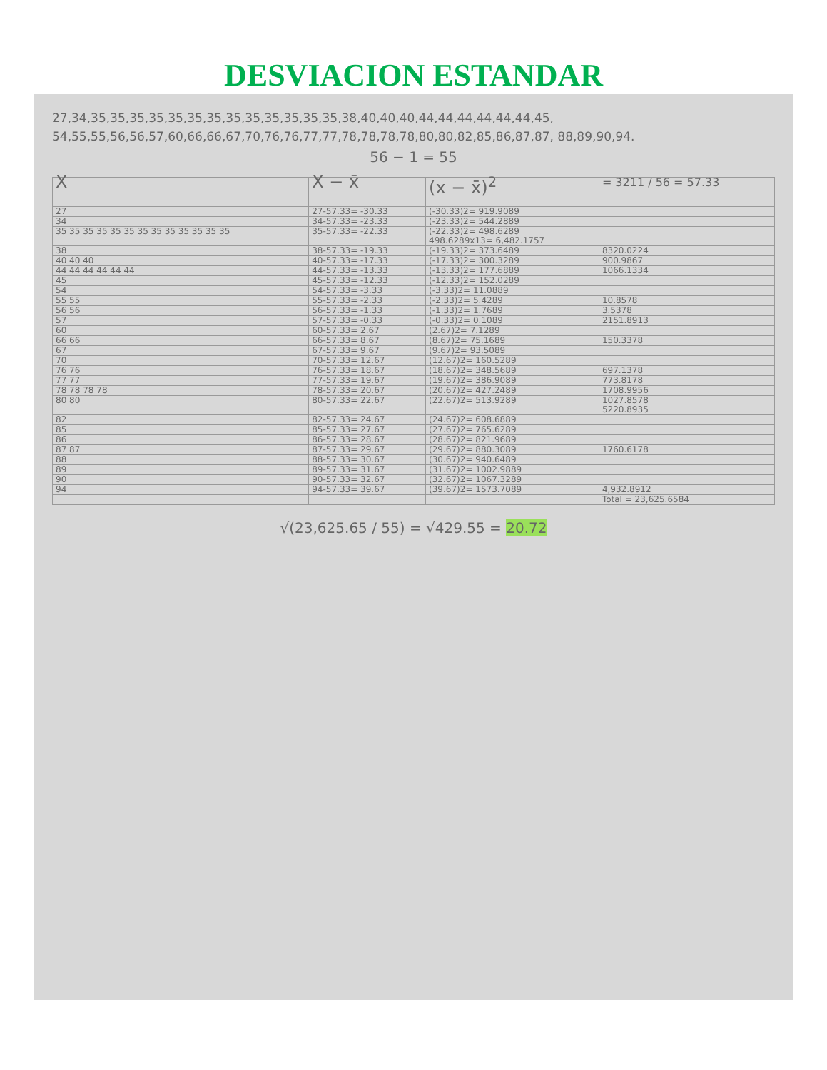DESVIACION ESTANDAR
27,34,35,35,35,35,35,35,35,35,35,35,35,35,35,38,40,40,40,44,44,44,44,44,44,45, 54,55,55,56,56,57,60,66,66,67,70,76,76,77,77,78,78,78,78,80,80,82,85,86,87,87, 88,89,90,94.
56 − 1 = 55
| X | X − x̄ | (x − x̄)<sup>2</sup> | = 3211 / 56 = 57.33 |
| --- | --- | --- | --- |
| 27 | 27-57.33= -30.33 | (-30.33)2= 919.9089 | |
| 34 | 34-57.33= -23.33 | (-23.33)2= 544.2889 | |
| 35 35 35 35 35 35 35 35 35 35 35 35 35 | 35-57.33= -22.33 | (-22.33)2= 498.6289 498.6289x13= 6,482.1757 | |
| 38 | 38-57.33= -19.33 | (-19.33)2= 373.6489 | 8320.0224 |
| 40 40 40 | 40-57.33= -17.33 | (-17.33)2= 300.3289 | 900.9867 |
| 44 44 44 44 44 44 | 44-57.33= -13.33 | (-13.33)2= 177.6889 | 1066.1334 |
| 45 | 45-57.33= -12.33 | (-12.33)2= 152.0289 | |
| 54 | 54-57.33= -3.33 | (-3.33)2= 11.0889 | |
| 55 55 | 55-57.33= -2.33 | (-2.33)2= 5.4289 | 10.8578 |
| 56 56 | 56-57.33= -1.33 | (-1.33)2= 1.7689 | 3.5378 |
| 57 | 57-57.33= -0.33 | (-0.33)2= 0.1089 | 2151.8913 |
| 60 | 60-57.33= 2.67 | (2.67)2= 7.1289 | |
| 66 66 | 66-57.33= 8.67 | (8.67)2= 75.1689 | 150.3378 |
| 67 | 67-57.33= 9.67 | (9.67)2= 93.5089 | |
| 70 | 70-57.33= 12.67 | (12.67)2= 160.5289 | |
| 76 76 | 76-57.33= 18.67 | (18.67)2= 348.5689 | 697.1378 |
| 77 77 | 77-57.33= 19.67 | (19.67)2= 386.9089 | 773.8178 |
| 78 78 78 78 | 78-57.33= 20.67 | (20.67)2= 427.2489 | 1708.9956 |
| 80 80 | 80-57.33= 22.67 | (22.67)2= 513.9289 | 1027.8578 5220.8935 |
| 82 | 82-57.33= 24.67 | (24.67)2= 608.6889 | |
| 85 | 85-57.33= 27.67 | (27.67)2= 765.6289 | |
| 86 | 86-57.33= 28.67 | (28.67)2= 821.9689 | |
| 87 87 | 87-57.33= 29.67 | (29.67)2= 880.3089 | 1760.6178 |
| 88 | 88-57.33= 30.67 | (30.67)2= 940.6489 | |
| 89 | 89-57.33= 31.67 | (31.67)2= 1002.9889 | |
| 90 | 90-57.33= 32.67 | (32.67)2= 1067.3289 | |
| 94 | 94-57.33= 39.67 | (39.67)2= 1573.7089 | 4,932.8912 |
| | | | Total = 23,625.6584 |
√(23,625.65 / 55) = √429.55 = 20.72